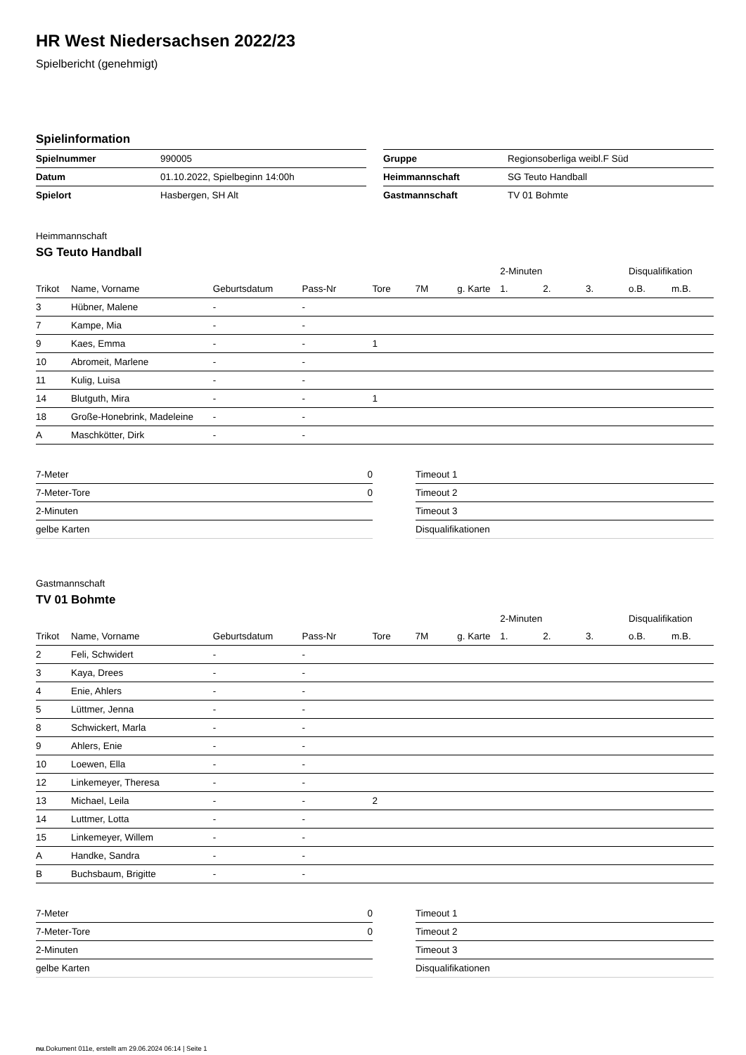HR West Niedersachsen 2022/23
Spielbericht (genehmigt)
Spielinformation
| Spielnummer | 990005 |
| Datum | 01.10.2022, Spielbeginn 14:00h |
| Spielort | Hasbergen, SH Alt |
| Gruppe | Regionsoberliga weibl.F Süd |
| Heimmannschaft | SG Teuto Handball |
| Gastmannschaft | TV 01 Bohmte |
Heimmannschaft
SG Teuto Handball
| | | | | | | | 2-Minuten | | | Disqualifikation | |
| --- | --- | --- | --- | --- | --- | --- | --- | --- | --- | --- | --- |
| Trikot | Name, Vorname | Geburtsdatum | Pass-Nr | Tore | 7M | g. Karte | 1. | 2. | 3. | o.B. | m.B. |
| 3 | Hübner, Malene | - | - | | | | | | | | |
| 7 | Kampe, Mia | - | - | | | | | | | | |
| 9 | Kaes, Emma | - | - | 1 | | | | | | | |
| 10 | Abromeit, Marlene | - | - | | | | | | | | |
| 11 | Kulig, Luisa | - | - | | | | | | | | |
| 14 | Blutguth, Mira | - | - | 1 | | | | | | | |
| 18 | Große-Honebrink, Madeleine | - | - | | | | | | | | |
| A | Maschkötter, Dirk | - | - | | | | | | | | |
| 7-Meter | 0 |
| 7-Meter-Tore | 0 |
| 2-Minuten | |
| gelbe Karten | |
| Timeout 1 |
| Timeout 2 |
| Timeout 3 |
| Disqualifikationen |
Gastmannschaft
TV 01 Bohmte
| | | | | | | | 2-Minuten | | | Disqualifikation | |
| --- | --- | --- | --- | --- | --- | --- | --- | --- | --- | --- | --- |
| Trikot | Name, Vorname | Geburtsdatum | Pass-Nr | Tore | 7M | g. Karte | 1. | 2. | 3. | o.B. | m.B. |
| 2 | Feli, Schwidert | - | - | | | | | | | | |
| 3 | Kaya, Drees | - | - | | | | | | | | |
| 4 | Enie, Ahlers | - | - | | | | | | | | |
| 5 | Lüttmer, Jenna | - | - | | | | | | | | |
| 8 | Schwickert, Marla | - | - | | | | | | | | |
| 9 | Ahlers, Enie | - | - | | | | | | | | |
| 10 | Loewen, Ella | - | - | | | | | | | | |
| 12 | Linkemeyer, Theresa | - | - | | | | | | | | |
| 13 | Michael, Leila | - | - | 2 | | | | | | | |
| 14 | Luttmer, Lotta | - | - | | | | | | | | |
| 15 | Linkemeyer, Willem | - | - | | | | | | | | |
| A | Handke, Sandra | - | - | | | | | | | | |
| B | Buchsbaum, Brigitte | - | - | | | | | | | | |
| 7-Meter | 0 |
| 7-Meter-Tore | 0 |
| 2-Minuten | |
| gelbe Karten | |
| Timeout 1 |
| Timeout 2 |
| Timeout 3 |
| Disqualifikationen |
nu.Dokument 011e, erstellt am 29.06.2024 06:14 | Seite 1